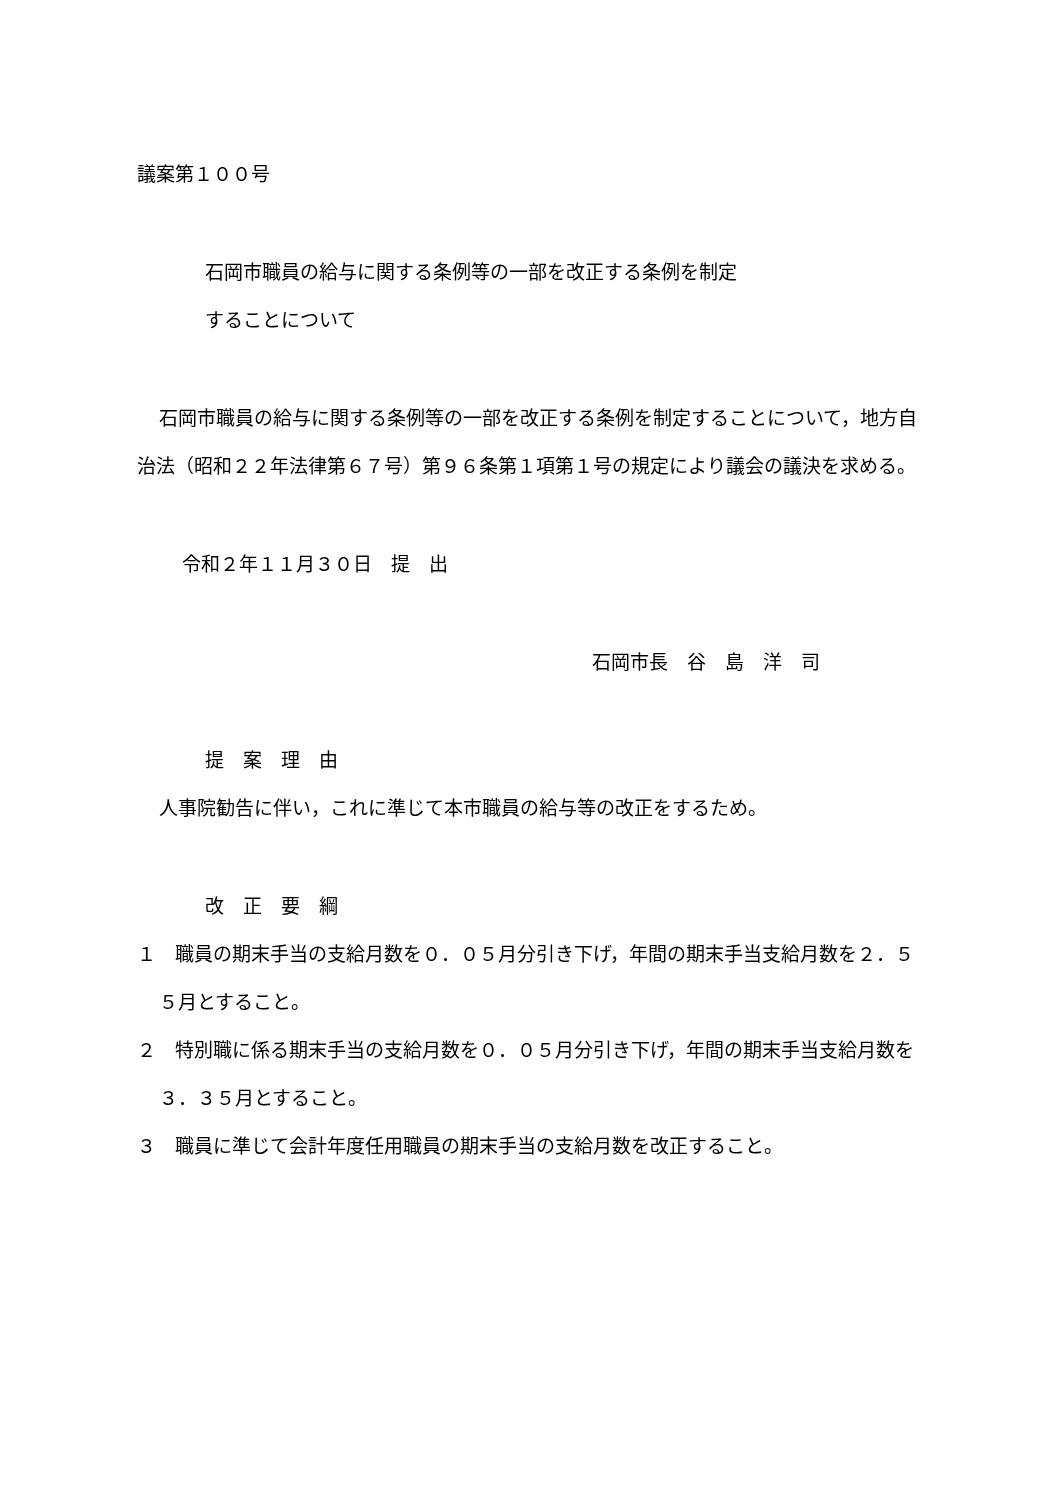議案第１００号
石岡市職員の給与に関する条例等の一部を改正する条例を制定
することについて
石岡市職員の給与に関する条例等の一部を改正する条例を制定することについて，地方自治法（昭和２２年法律第６７号）第９６条第１項第１号の規定により議会の議決を求める。
令和２年１１月３０日　提　出
石岡市長　谷　島　洋　司
提　案　理　由
人事院勧告に伴い，これに準じて本市職員の給与等の改正をするため。
改　正　要　綱
１　職員の期末手当の支給月数を０．０５月分引き下げ，年間の期末手当支給月数を２．５５月とすること。
２　特別職に係る期末手当の支給月数を０．０５月分引き下げ，年間の期末手当支給月数を３．３５月とすること。
３　職員に準じて会計年度任用職員の期末手当の支給月数を改正すること。